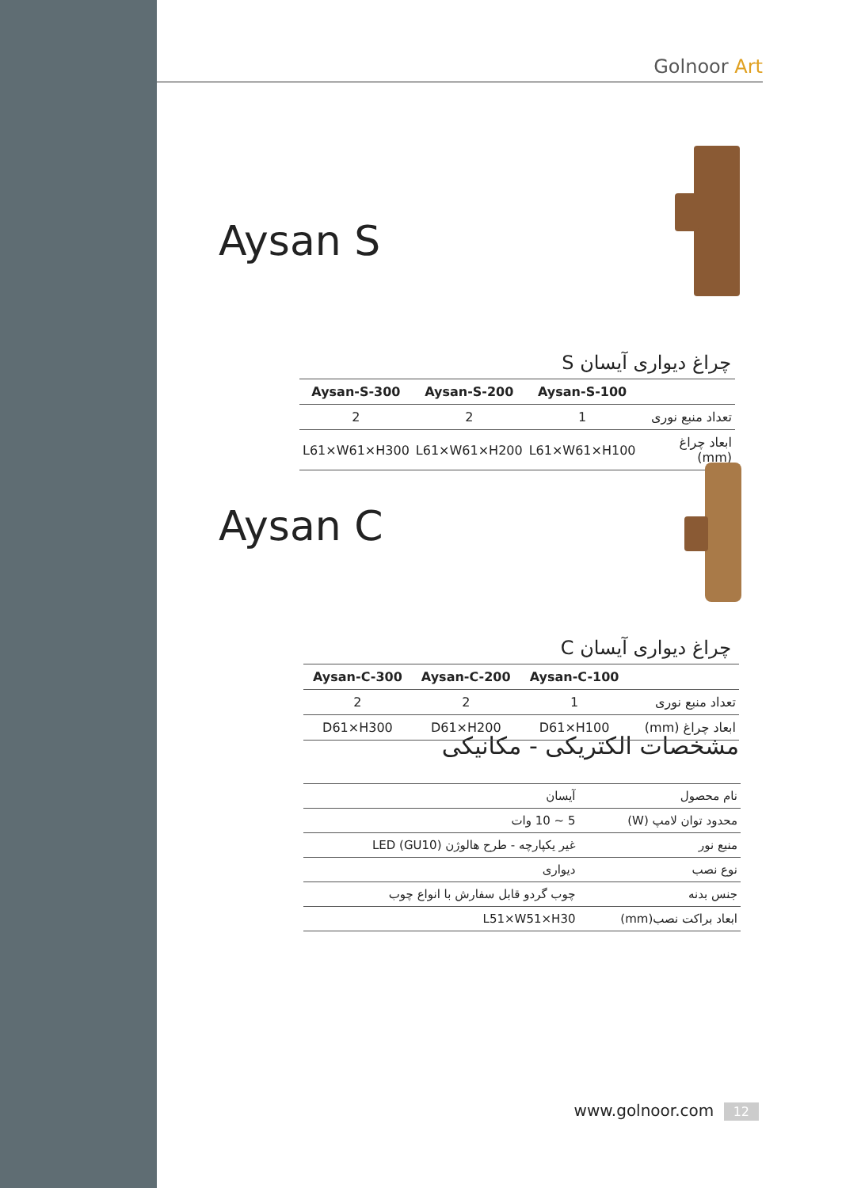Golnoor Art
Aysan S
چراغ دیواری آیسان S
| | Aysan-S-100 | Aysan-S-200 | Aysan-S-300 |
| --- | --- | --- | --- |
| تعداد منبع نوری | 1 | 2 | 2 |
| ابعاد چراغ (mm) | L61×W61×H100 | L61×W61×H200 | L61×W61×H300 |
Aysan C
چراغ دیواری آیسان C
| | Aysan-C-100 | Aysan-C-200 | Aysan-C-300 |
| --- | --- | --- | --- |
| تعداد منبع نوری | 1 | 2 | 2 |
| ابعاد چراغ (mm) | D61×H100 | D61×H200 | D61×H300 |
مشخصات الکتریکی - مکانیکی
| نام محصول | آیسان |
| محدود توان لامپ (W) | 5 ~ 10 وات |
| منبع نور | غیر یکپارچه - طرح هالوژن (GU10) LED |
| نوع نصب | دیواری |
| جنس بدنه | چوب گردو قابل سفارش با انواع چوب |
| ابعاد براکت نصب(mm) | L51×W51×H30 |
www.golnoor.com 12